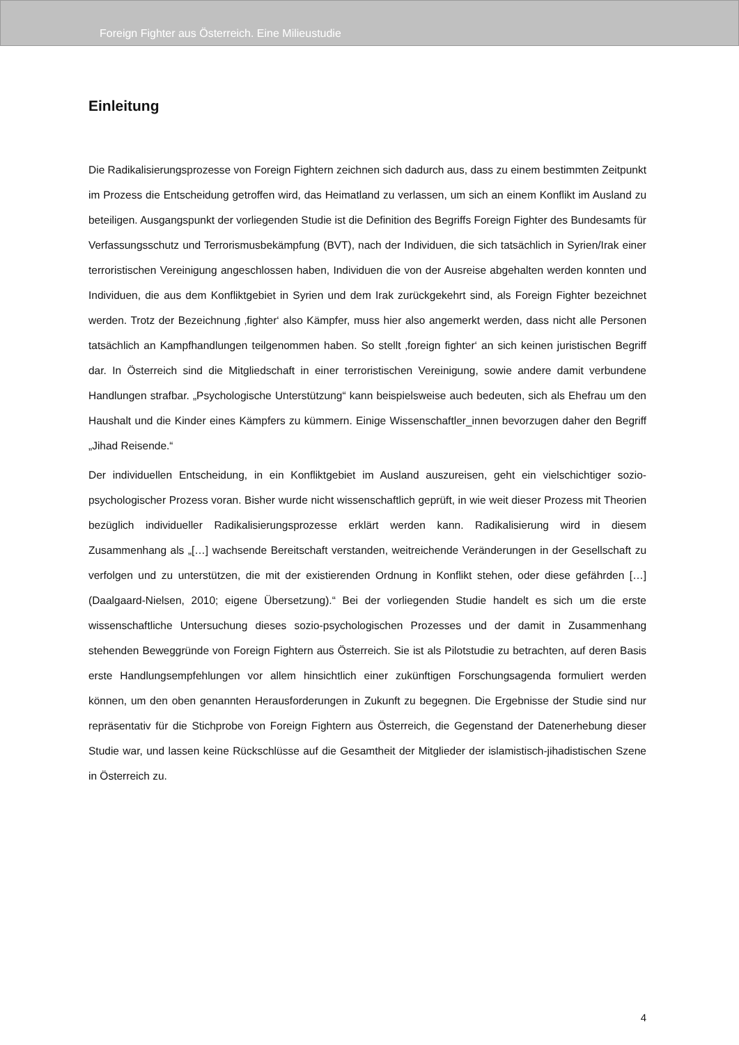Foreign Fighter aus Österreich. Eine Milieustudie
Einleitung
Die Radikalisierungsprozesse von Foreign Fightern zeichnen sich dadurch aus, dass zu einem bestimmten Zeitpunkt im Prozess die Entscheidung getroffen wird, das Heimatland zu verlassen, um sich an einem Konflikt im Ausland zu beteiligen. Ausgangspunkt der vorliegenden Studie ist die Definition des Begriffs Foreign Fighter des Bundesamts für Verfassungsschutz und Terrorismusbekämpfung (BVT), nach der Individuen, die sich tatsächlich in Syrien/Irak einer terroristischen Vereinigung angeschlossen haben, Individuen die von der Ausreise abgehalten werden konnten und Individuen, die aus dem Konfliktgebiet in Syrien und dem Irak zurückgekehrt sind, als Foreign Fighter bezeichnet werden. Trotz der Bezeichnung ‚fighter‘ also Kämpfer, muss hier also angemerkt werden, dass nicht alle Personen tatsächlich an Kampfhandlungen teilgenommen haben. So stellt ‚foreign fighter‘ an sich keinen juristischen Begriff dar. In Österreich sind die Mitgliedschaft in einer terroristischen Vereinigung, sowie andere damit verbundene Handlungen strafbar. „Psychologische Unterstützung“ kann beispielsweise auch bedeuten, sich als Ehefrau um den Haushalt und die Kinder eines Kämpfers zu kümmern. Einige Wissenschaftler_innen bevorzugen daher den Begriff „Jihad Reisende.“
Der individuellen Entscheidung, in ein Konfliktgebiet im Ausland auszureisen, geht ein vielschichtiger sozio-psychologischer Prozess voran. Bisher wurde nicht wissenschaftlich geprüft, in wie weit dieser Prozess mit Theorien bezüglich individueller Radikalisierungsprozesse erklärt werden kann. Radikalisierung wird in diesem Zusammenhang als „[…] wachsende Bereitschaft verstanden, weitreichende Veränderungen in der Gesellschaft zu verfolgen und zu unterstützen, die mit der existierenden Ordnung in Konflikt stehen, oder diese gefährden […] (Daalgaard-Nielsen, 2010; eigene Übersetzung).“ Bei der vorliegenden Studie handelt es sich um die erste wissenschaftliche Untersuchung dieses sozio-psychologischen Prozesses und der damit in Zusammenhang stehenden Beweggründe von Foreign Fightern aus Österreich. Sie ist als Pilotstudie zu betrachten, auf deren Basis erste Handlungsempfehlungen vor allem hinsichtlich einer zukünftigen Forschungsagenda formuliert werden können, um den oben genannten Herausforderungen in Zukunft zu begegnen. Die Ergebnisse der Studie sind nur repräsentativ für die Stichprobe von Foreign Fightern aus Österreich, die Gegenstand der Datenerhebung dieser Studie war, und lassen keine Rückschlüsse auf die Gesamtheit der Mitglieder der islamistisch-jihadistischen Szene in Österreich zu.
4